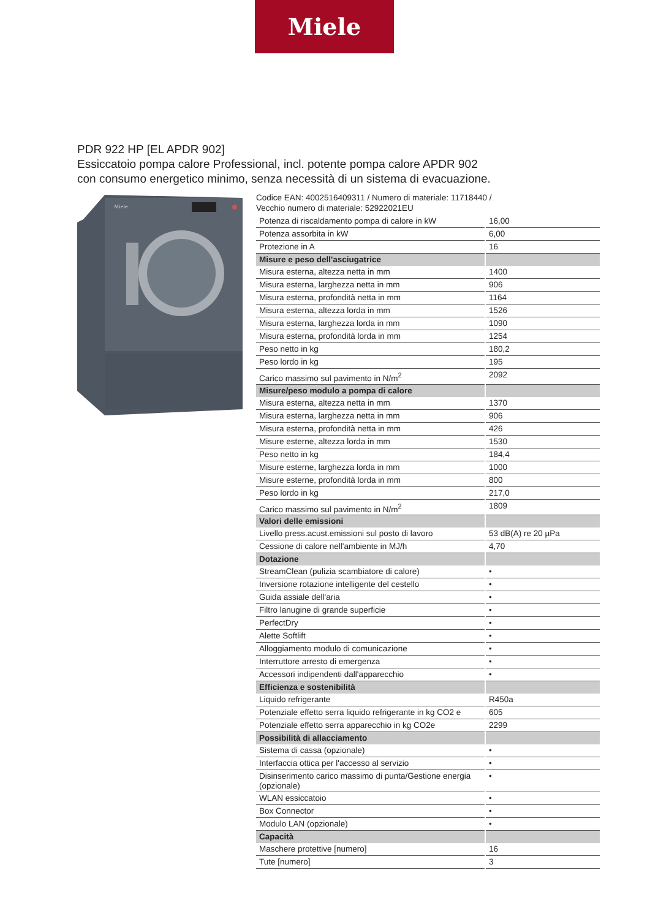Miele
PDR 922 HP [EL APDR 902]
Essiccatoio pompa calore Professional, incl. potente pompa calore APDR 902
con consumo energetico minimo, senza necessità di un sistema di evacuazione.
Miele
Codice EAN: 4002516409311 / Numero di materiale: 11718440 /
Vecchio numero di materiale: 52922021EU
| Potenza di riscaldamento pompa di calore in kW | 16,00 |
| Potenza assorbita in kW | 6,00 |
| Protezione in A | 16 |
| Misure e peso dell'asciugatrice | |
| Misura esterna, altezza netta in mm | 1400 |
| Misura esterna, larghezza netta in mm | 906 |
| Misura esterna, profondità netta in mm | 1164 |
| Misura esterna, altezza lorda in mm | 1526 |
| Misura esterna, larghezza lorda in mm | 1090 |
| Misura esterna, profondità lorda in mm | 1254 |
| Peso netto in kg | 180,2 |
| Peso lordo in kg | 195 |
| Carico massimo sul pavimento in N/m<sup>2</sup> | 2092 |
| Misure/peso modulo a pompa di calore | |
| Misura esterna, altezza netta in mm | 1370 |
| Misura esterna, larghezza netta in mm | 906 |
| Misura esterna, profondità netta in mm | 426 |
| Misure esterne, altezza lorda in mm | 1530 |
| Peso netto in kg | 184,4 |
| Misure esterne, larghezza lorda in mm | 1000 |
| Misure esterne, profondità lorda in mm | 800 |
| Peso lordo in kg | 217,0 |
| Carico massimo sul pavimento in N/m<sup>2</sup> | 1809 |
| Valori delle emissioni | |
| Livello press.acust.emissioni sul posto di lavoro | 53 dB(A) re 20 µPa |
| Cessione di calore nell'ambiente in MJ/h | 4,70 |
| Dotazione | |
| StreamClean (pulizia scambiatore di calore) | • |
| Inversione rotazione intelligente del cestello | • |
| Guida assiale dell'aria | • |
| Filtro lanugine di grande superficie | • |
| PerfectDry | • |
| Alette Softlift | • |
| Alloggiamento modulo di comunicazione | • |
| Interruttore arresto di emergenza | • |
| Accessori indipendenti dall'apparecchio | • |
| Efficienza e sostenibilità | |
| Liquido refrigerante | R450a |
| Potenziale effetto serra liquido refrigerante in kg CO2 e | 605 |
| Potenziale effetto serra apparecchio in kg CO2e | 2299 |
| Possibilità di allacciamento | |
| Sistema di cassa (opzionale) | • |
| Interfaccia ottica per l'accesso al servizio | • |
| Disinserimento carico massimo di punta/Gestione energia (opzionale) | • |
| WLAN essiccatoio | • |
| Box Connector | • |
| Modulo LAN (opzionale) | • |
| Capacità | |
| Maschere protettive [numero] | 16 |
| Tute [numero] | 3 |